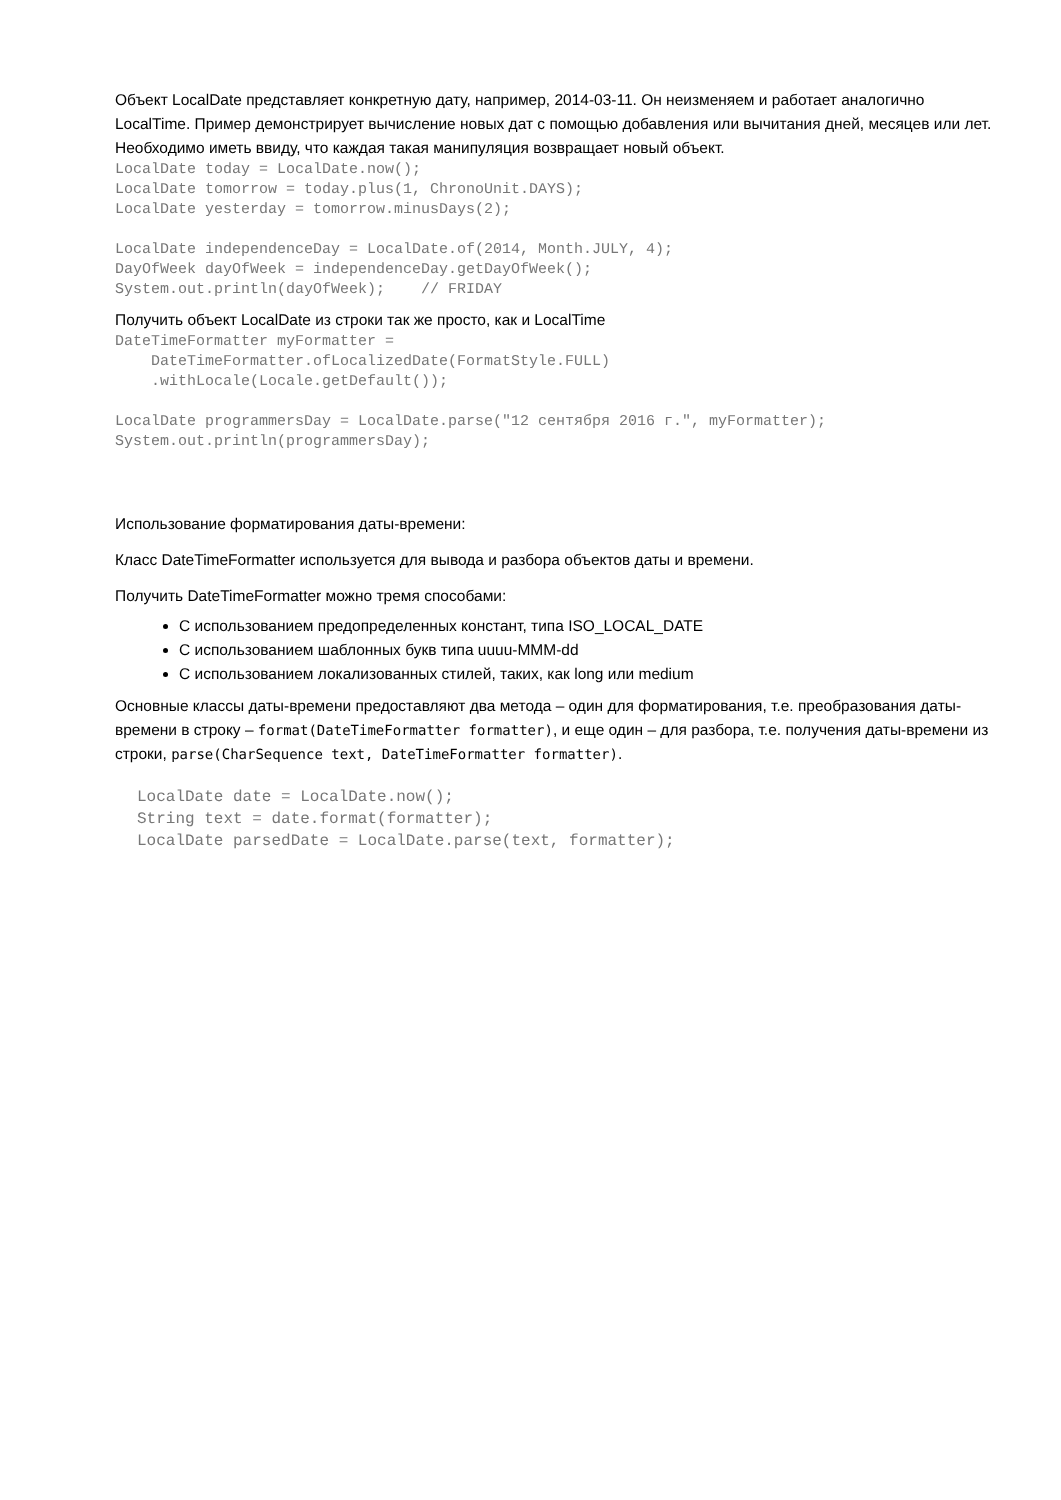Объект LocalDate представляет конкретную дату, например, 2014-03-11. Он неизменяем и работает аналогично LocalTime. Пример демонстрирует вычисление новых дат с помощью добавления или вычитания дней, месяцев или лет. Необходимо иметь ввиду, что каждая такая манипуляция возвращает новый объект.
LocalDate today = LocalDate.now();
LocalDate tomorrow = today.plus(1, ChronoUnit.DAYS);
LocalDate yesterday = tomorrow.minusDays(2);

LocalDate independenceDay = LocalDate.of(2014, Month.JULY, 4);
DayOfWeek dayOfWeek = independenceDay.getDayOfWeek();
System.out.println(dayOfWeek);    // FRIDAY
Получить объект LocalDate из строки так же просто, как и LocalTime
DateTimeFormatter myFormatter =
    DateTimeFormatter.ofLocalizedDate(FormatStyle.FULL)
    .withLocale(Locale.getDefault());

LocalDate programmersDay = LocalDate.parse("12 сентября 2016 г.", myFormatter);
System.out.println(programmersDay);
Использование форматирования даты-времени:
Класс DateTimeFormatter используется для вывода и разбора объектов даты и времени.
Получить DateTimeFormatter можно тремя способами:
С использованием предопределенных констант, типа ISO_LOCAL_DATE
С использованием шаблонных букв типа uuuu-MMM-dd
С использованием локализованных стилей, таких, как long или medium
Основные классы даты-времени предоставляют два метода – один для форматирования, т.е. преобразования даты-времени в строку – format(DateTimeFormatter formatter), и еще один – для разбора, т.е. получения даты-времени из строки, parse(CharSequence text, DateTimeFormatter formatter).
LocalDate date = LocalDate.now();
String text = date.format(formatter);
LocalDate parsedDate = LocalDate.parse(text, formatter);